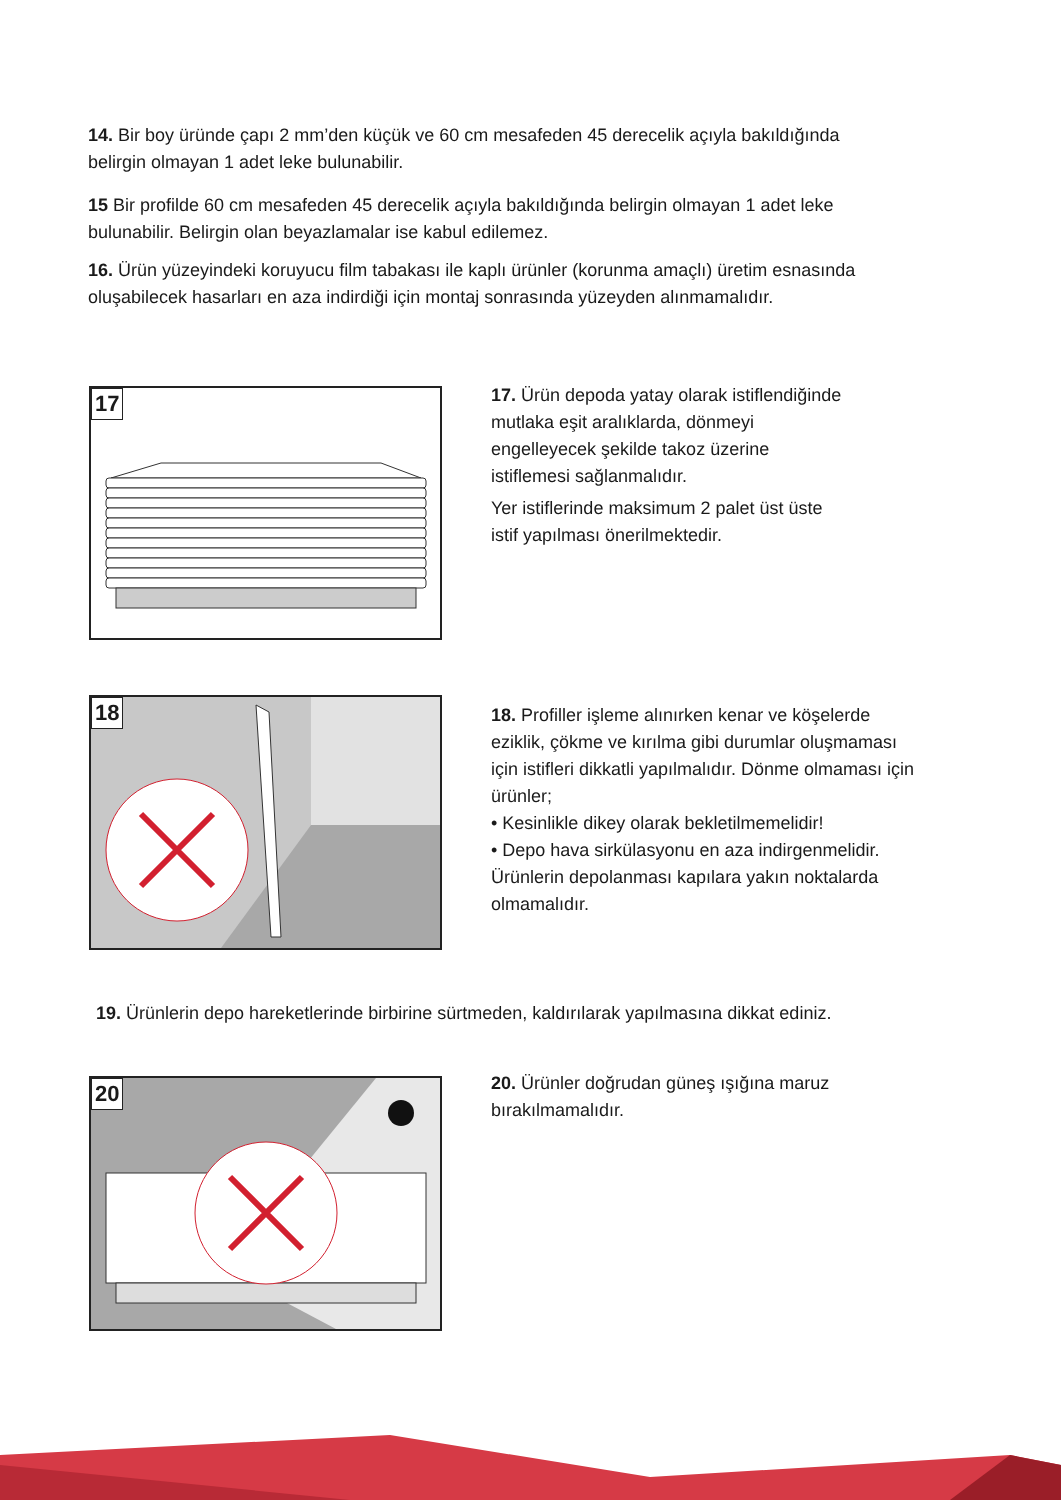14. Bir boy üründe çapı 2 mm’den küçük ve 60 cm mesafeden 45 derecelik açıyla bakıldığında belirgin olmayan 1 adet leke bulunabilir.
15 Bir profilde 60 cm mesafeden 45 derecelik açıyla bakıldığında belirgin olmayan 1 adet leke bulunabilir. Belirgin olan beyazlamalar ise kabul edilemez.
16. Ürün yüzeyindeki koruyucu film tabakası ile kaplı ürünler (korunma amaçlı) üretim esnasında oluşabilecek hasarları en aza indirdiği için montaj sonrasında yüzeyden alınmamalıdır.
17
17. Ürün depoda yatay olarak istiflendiğinde
mutlaka eşit aralıklarda, dönmeyi
engelleyecek şekilde takoz üzerine
istiflemesi sağlanmalıdır.
Yer istiflerinde maksimum 2 palet üst üste
istif yapılması önerilmektedir.
18
18. Profiller işleme alınırken kenar ve köşelerde eziklik, çökme ve kırılma gibi durumlar oluşmaması için istifleri dikkatli yapılmalıdır. Dönme olmaması için ürünler;
• Kesinlikle dikey olarak bekletilmemelidir!
• Depo hava sirkülasyonu en aza indirgenmelidir.
Ürünlerin depolanması kapılara yakın noktalarda olmamalıdır.
19. Ürünlerin depo hareketlerinde birbirine sürtmeden, kaldırılarak yapılmasına dikkat ediniz.
20
20. Ürünler doğrudan güneş ışığına maruz
bırakılmamalıdır.